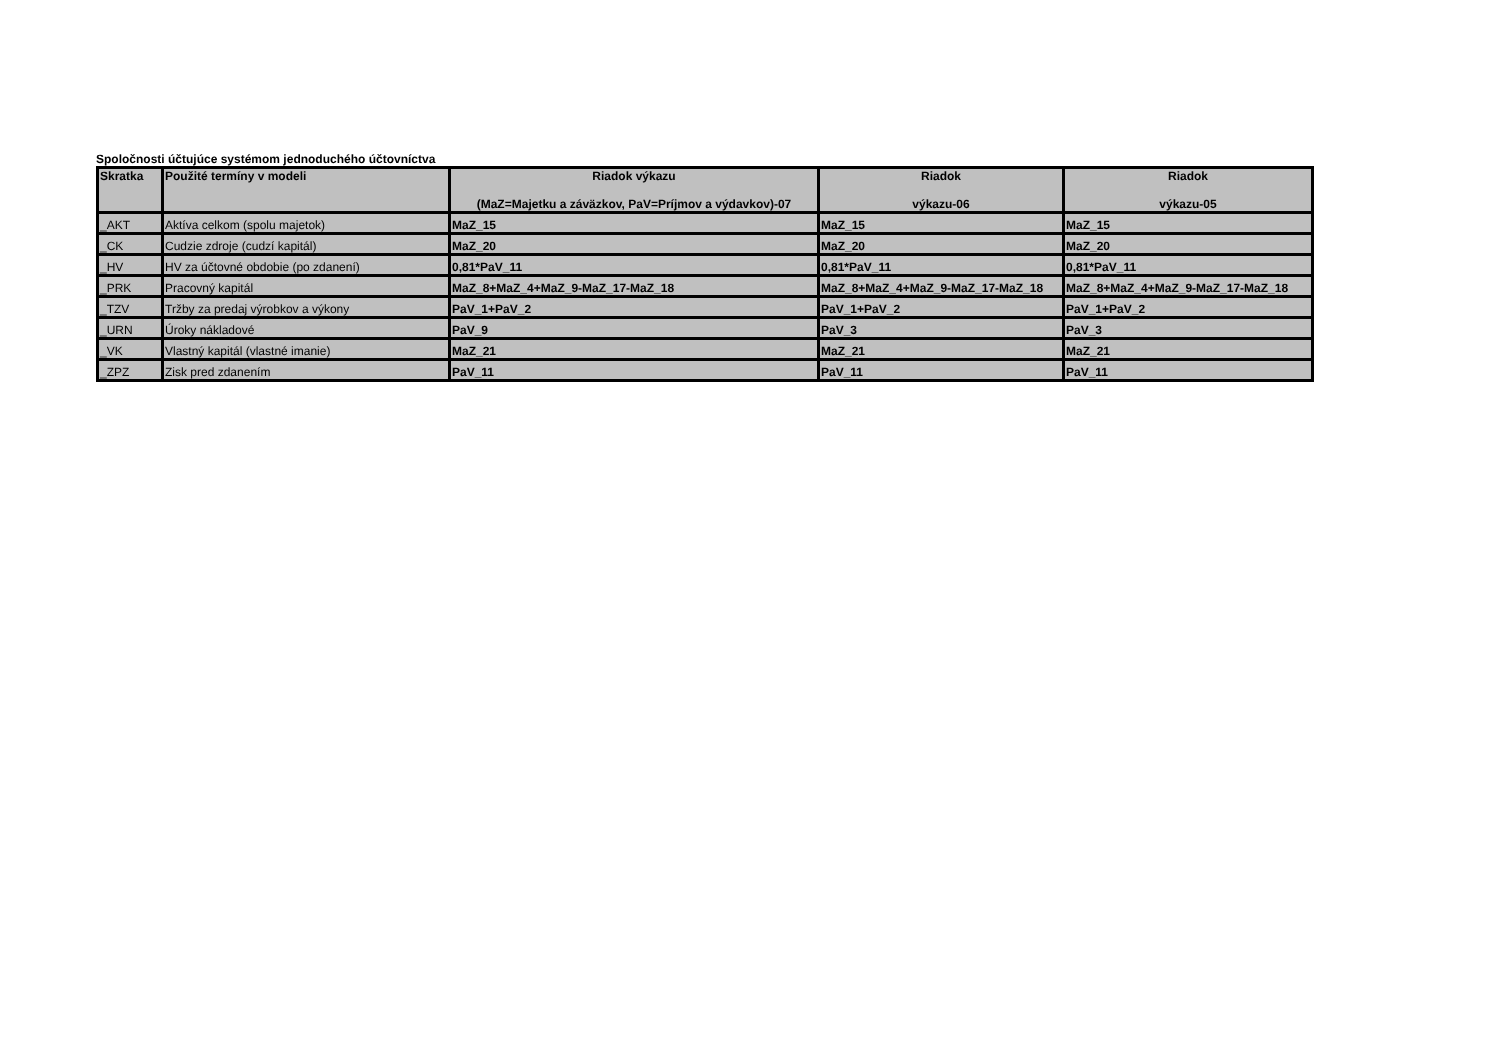Spoločnosti účtujúce systémom jednoduchého účtovníctva
| Skratka | Použité termíny v modeli | Riadok výkazu (MaZ=Majetku a záväzkov, PaV=Príjmov a výdavkov)-07 | Riadok výkazu-06 | Riadok výkazu-05 |
| --- | --- | --- | --- | --- |
| _AKT | Aktíva celkom (spolu majetok) | MaZ_15 | MaZ_15 | MaZ_15 |
| _CK | Cudzie zdroje (cudzí kapitál) | MaZ_20 | MaZ_20 | MaZ_20 |
| _HV | HV za účtovné obdobie (po zdanení) | 0,81*PaV_11 | 0,81*PaV_11 | 0,81*PaV_11 |
| _PRK | Pracovný kapitál | MaZ_8+MaZ_4+MaZ_9-MaZ_17-MaZ_18 | MaZ_8+MaZ_4+MaZ_9-MaZ_17-MaZ_18 | MaZ_8+MaZ_4+MaZ_9-MaZ_17-MaZ_18 |
| _TZV | Tržby za predaj výrobkov a výkony | PaV_1+PaV_2 | PaV_1+PaV_2 | PaV_1+PaV_2 |
| _URN | Úroky nákladové | PaV_9 | PaV_3 | PaV_3 |
| _VK | Vlastný kapitál (vlastné imanie) | MaZ_21 | MaZ_21 | MaZ_21 |
| _ZPZ | Zisk pred zdanením | PaV_11 | PaV_11 | PaV_11 |